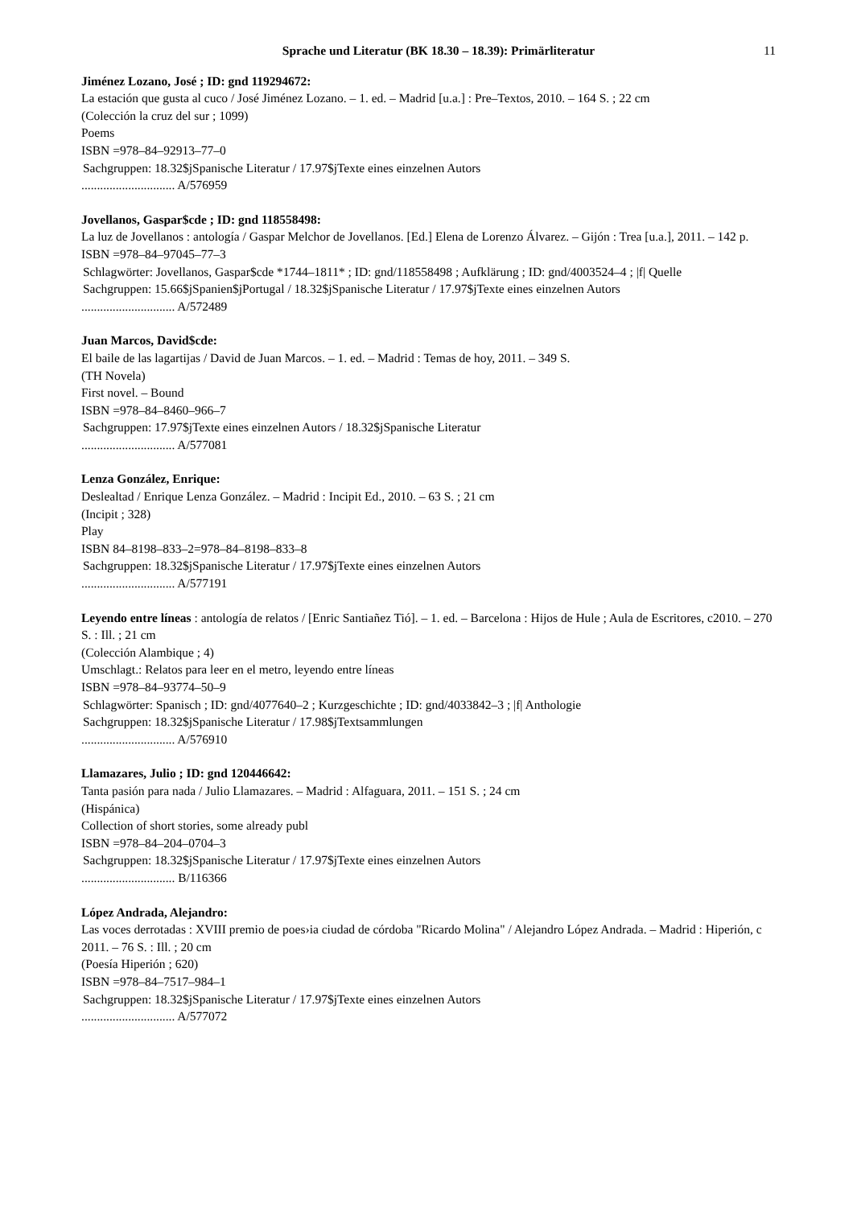Sprache und Literatur (BK 18.30 – 18.39): Primärliteratur 11
Jiménez Lozano, José ; ID: gnd 119294672:
La estación que gusta al cuco / José Jiménez Lozano. – 1. ed. – Madrid [u.a.] : Pre–Textos, 2010. – 164 S. ; 22 cm
(Colección la cruz del sur ; 1099)
Poems
ISBN =978–84–92913–77–0
Sachgruppen: 18.32$jSpanische Literatur / 17.97$jTexte eines einzelnen Autors
.............................. A/576959
Jovellanos, Gaspar$cde ; ID: gnd 118558498:
La luz de Jovellanos : antología / Gaspar Melchor de Jovellanos. [Ed.] Elena de Lorenzo Álvarez. – Gijón : Trea [u.a.], 2011. – 142 p.
ISBN =978–84–97045–77–3
Schlagwörter: Jovellanos, Gaspar$cde *1744–1811* ; ID: gnd/118558498 ; Aufklärung ; ID: gnd/4003524–4 ; |f| Quelle
Sachgruppen: 15.66$jSpanien$jPortugal / 18.32$jSpanische Literatur / 17.97$jTexte eines einzelnen Autors
.............................. A/572489
Juan Marcos, David$cde:
El baile de las lagartijas / David de Juan Marcos. – 1. ed. – Madrid : Temas de hoy, 2011. – 349 S.
(TH Novela)
First novel. – Bound
ISBN =978–84–8460–966–7
Sachgruppen: 17.97$jTexte eines einzelnen Autors / 18.32$jSpanische Literatur
.............................. A/577081
Lenza González, Enrique:
Deslealtad / Enrique Lenza González. – Madrid : Incipit Ed., 2010. – 63 S. ; 21 cm
(Incipit ; 328)
Play
ISBN 84–8198–833–2=978–84–8198–833–8
Sachgruppen: 18.32$jSpanische Literatur / 17.97$jTexte eines einzelnen Autors
.............................. A/577191
Leyendo entre líneas : antología de relatos / [Enric Santiañez Tió]. – 1. ed. – Barcelona : Hijos de Hule ; Aula de Escritores, c2010. – 270 S. : Ill. ; 21 cm
(Colección Alambique ; 4)
Umschlagt.: Relatos para leer en el metro, leyendo entre líneas
ISBN =978–84–93774–50–9
Schlagwörter: Spanisch ; ID: gnd/4077640–2 ; Kurzgeschichte ; ID: gnd/4033842–3 ; |f| Anthologie
Sachgruppen: 18.32$jSpanische Literatur / 17.98$jTextsammlungen
.............................. A/576910
Llamazares, Julio ; ID: gnd 120446642:
Tanta pasión para nada / Julio Llamazares. – Madrid : Alfaguara, 2011. – 151 S. ; 24 cm
(Hispánica)
Collection of short stories, some already publ
ISBN =978–84–204–0704–3
Sachgruppen: 18.32$jSpanische Literatur / 17.97$jTexte eines einzelnen Autors
.............................. B/116366
López Andrada, Alejandro:
Las voces derrotadas : XVIII premio de poes›ia ciudad de córdoba "Ricardo Molina" / Alejandro López Andrada. – Madrid : Hiperión, c 2011. – 76 S. : Ill. ; 20 cm
(Poesía Hiperión ; 620)
ISBN =978–84–7517–984–1
Sachgruppen: 18.32$jSpanische Literatur / 17.97$jTexte eines einzelnen Autors
.............................. A/577072